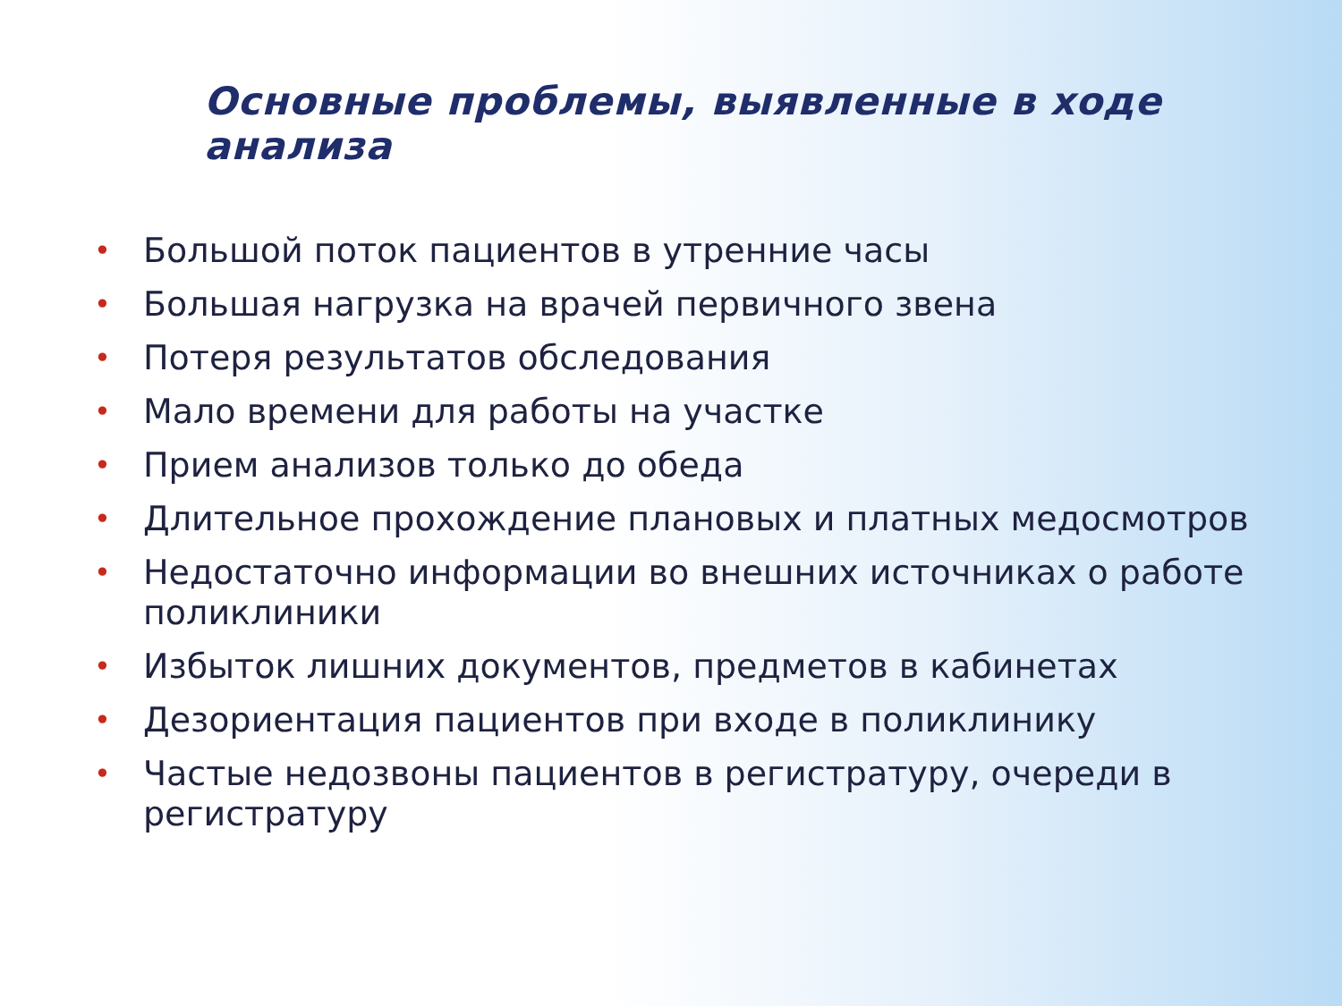Основные проблемы, выявленные в ходе анализа
• Большой поток пациентов в утренние часы
• Большая нагрузка на врачей первичного звена
• Потеря результатов обследования
• Мало времени для работы на участке
• Прием анализов только до обеда
• Длительное прохождение плановых и платных медосмотров
• Недостаточно информации во внешних источниках о работе поликлиники
• Избыток лишних документов, предметов в кабинетах
• Дезориентация пациентов при входе в поликлинику
• Частые недозвоны пациентов в регистратуру, очереди в регистратуру